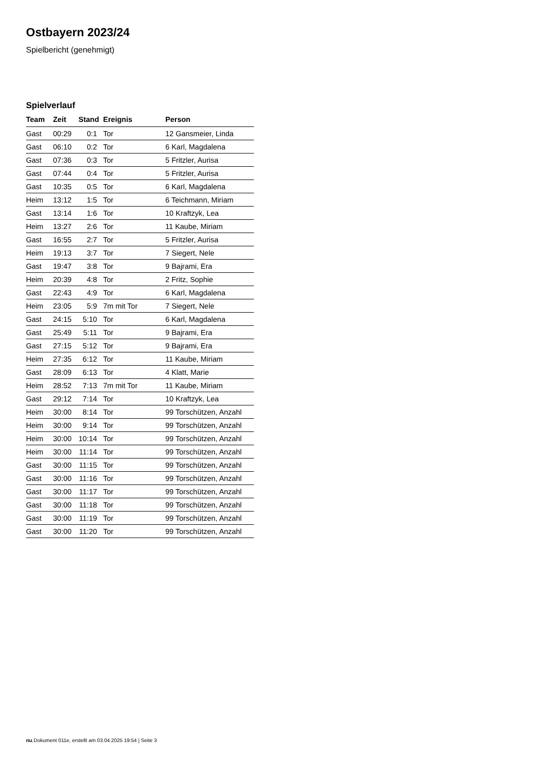Ostbayern 2023/24
Spielbericht (genehmigt)
Spielverlauf
| Team | Zeit | Stand | Ereignis | Person |
| --- | --- | --- | --- | --- |
| Gast | 00:29 | 0:1 | Tor | 12 Gansmeier, Linda |
| Gast | 06:10 | 0:2 | Tor | 6 Karl, Magdalena |
| Gast | 07:36 | 0:3 | Tor | 5 Fritzler, Aurisa |
| Gast | 07:44 | 0:4 | Tor | 5 Fritzler, Aurisa |
| Gast | 10:35 | 0:5 | Tor | 6 Karl, Magdalena |
| Heim | 13:12 | 1:5 | Tor | 6 Teichmann, Miriam |
| Gast | 13:14 | 1:6 | Tor | 10 Kraftzyk, Lea |
| Heim | 13:27 | 2:6 | Tor | 11 Kaube, Miriam |
| Gast | 16:55 | 2:7 | Tor | 5 Fritzler, Aurisa |
| Heim | 19:13 | 3:7 | Tor | 7 Siegert, Nele |
| Gast | 19:47 | 3:8 | Tor | 9 Bajrami, Era |
| Heim | 20:39 | 4:8 | Tor | 2 Fritz, Sophie |
| Gast | 22:43 | 4:9 | Tor | 6 Karl, Magdalena |
| Heim | 23:05 | 5:9 | 7m mit Tor | 7 Siegert, Nele |
| Gast | 24:15 | 5:10 | Tor | 6 Karl, Magdalena |
| Gast | 25:49 | 5:11 | Tor | 9 Bajrami, Era |
| Gast | 27:15 | 5:12 | Tor | 9 Bajrami, Era |
| Heim | 27:35 | 6:12 | Tor | 11 Kaube, Miriam |
| Gast | 28:09 | 6:13 | Tor | 4 Klatt, Marie |
| Heim | 28:52 | 7:13 | 7m mit Tor | 11 Kaube, Miriam |
| Gast | 29:12 | 7:14 | Tor | 10 Kraftzyk, Lea |
| Heim | 30:00 | 8:14 | Tor | 99 Torschützen, Anzahl |
| Heim | 30:00 | 9:14 | Tor | 99 Torschützen, Anzahl |
| Heim | 30:00 | 10:14 | Tor | 99 Torschützen, Anzahl |
| Heim | 30:00 | 11:14 | Tor | 99 Torschützen, Anzahl |
| Gast | 30:00 | 11:15 | Tor | 99 Torschützen, Anzahl |
| Gast | 30:00 | 11:16 | Tor | 99 Torschützen, Anzahl |
| Gast | 30:00 | 11:17 | Tor | 99 Torschützen, Anzahl |
| Gast | 30:00 | 11:18 | Tor | 99 Torschützen, Anzahl |
| Gast | 30:00 | 11:19 | Tor | 99 Torschützen, Anzahl |
| Gast | 30:00 | 11:20 | Tor | 99 Torschützen, Anzahl |
nu.Dokument 011e, erstellt am 03.04.2025 19:54 | Seite 3